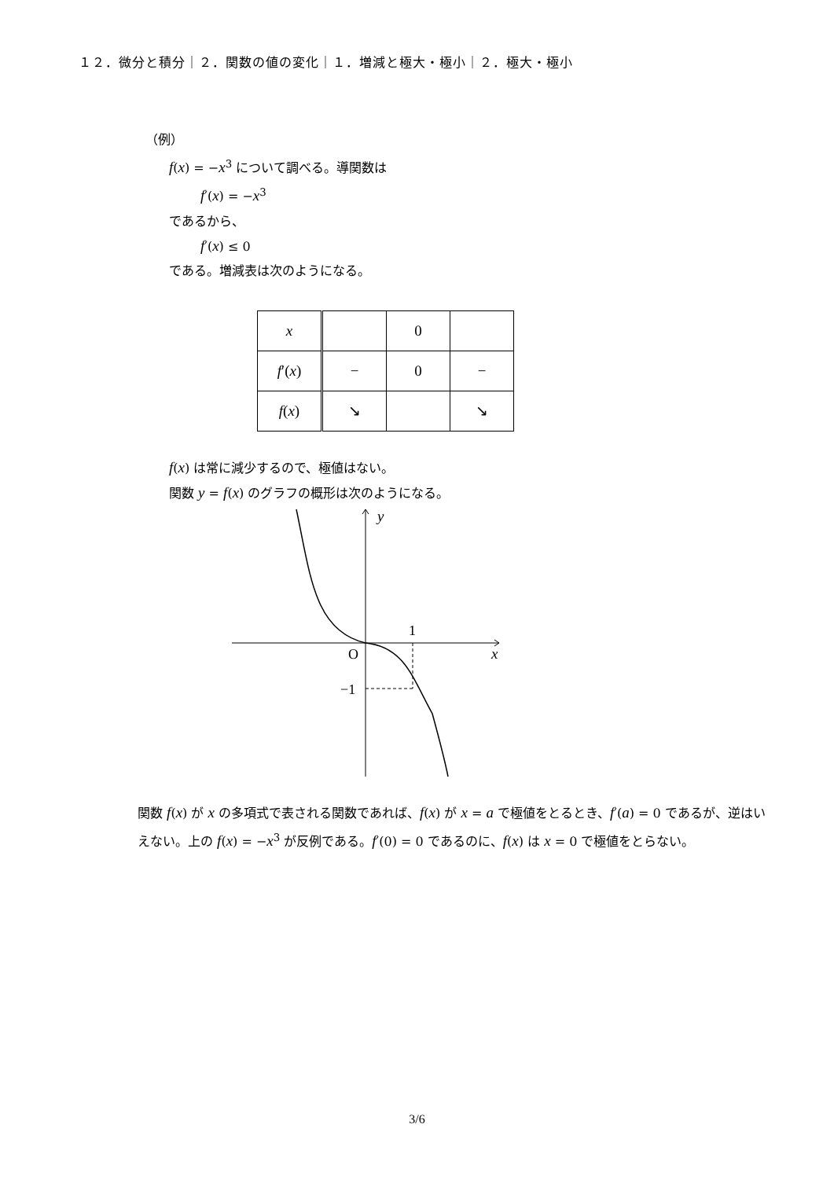１２．微分と積分｜２．関数の値の変化｜１．増減と極大・極小｜２．極大・極小
（例）
f(x) = −x<sup>3</sup> について調べる。導関数は
f′(x) = −x<sup>3</sup>
であるから、
f′(x) ≤ 0
である。増減表は次のようになる。
| x | | 0 | |
| f ′( x ) | − | 0 | − |
| f ( x ) | ↘ | | ↘ |
f(x) は常に減少するので、極値はない。
関数 y = f(x) のグラフの概形は次のようになる。
y
1
O
x
−1
関数 f(x) が x の多項式で表される関数であれば、f(x) が x = a で極値をとるとき、f′(a) = 0 であるが、逆はいえない。上の f(x) = −x<sup>3</sup> が反例である。f′(0) = 0 であるのに、f(x) は x = 0 で極値をとらない。
3/6